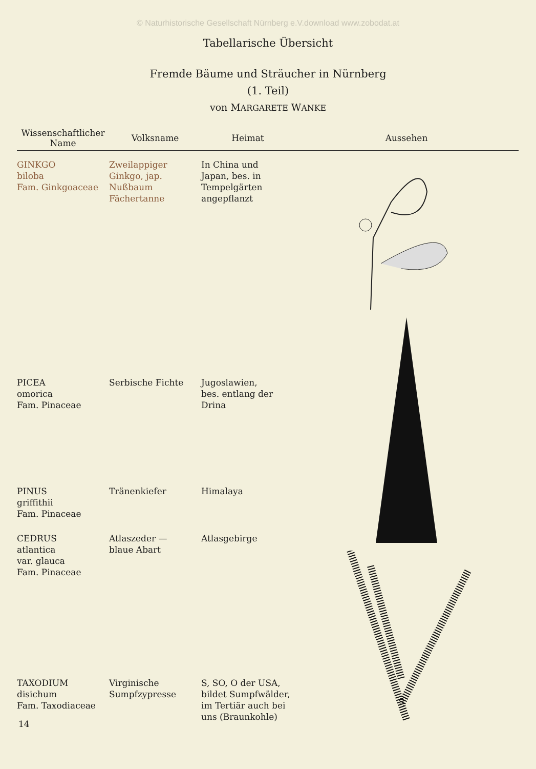© Naturhistorische Gesellschaft Nürnberg e.V.download www.zobodat.at
Tabellarische Übersicht
Fremde Bäume und Sträucher in Nürnberg
(1. Teil)
von MARGARETE WANKE
| Wissenschaftlicher Name | Volksname | Heimat | Aussehen |
| --- | --- | --- | --- |
| GINKGO biloba Fam. Ginkgoaceae | Zweilappiger Ginkgo, jap. Nußbaum Fächertanne | In China und Japan, bes. in Tempelgärten angepflanzt | |
| PICEA omorica Fam. Pinaceae | Serbische Fichte | Jugoslawien, bes. entlang der Drina | |
| PINUS griffithii Fam. Pinaceae | Tränenkiefer | Himalaya | |
| CEDRUS atlantica var. glauca Fam. Pinaceae | Atlaszeder — blaue Abart | Atlasgebirge | |
| TAXODIUM disichum Fam. Taxodiaceae | Virginische Sumpfzypresse | S, SO, O der USA, bildet Sumpfwälder, im Tertiär auch bei uns (Braunkohle) | |
14